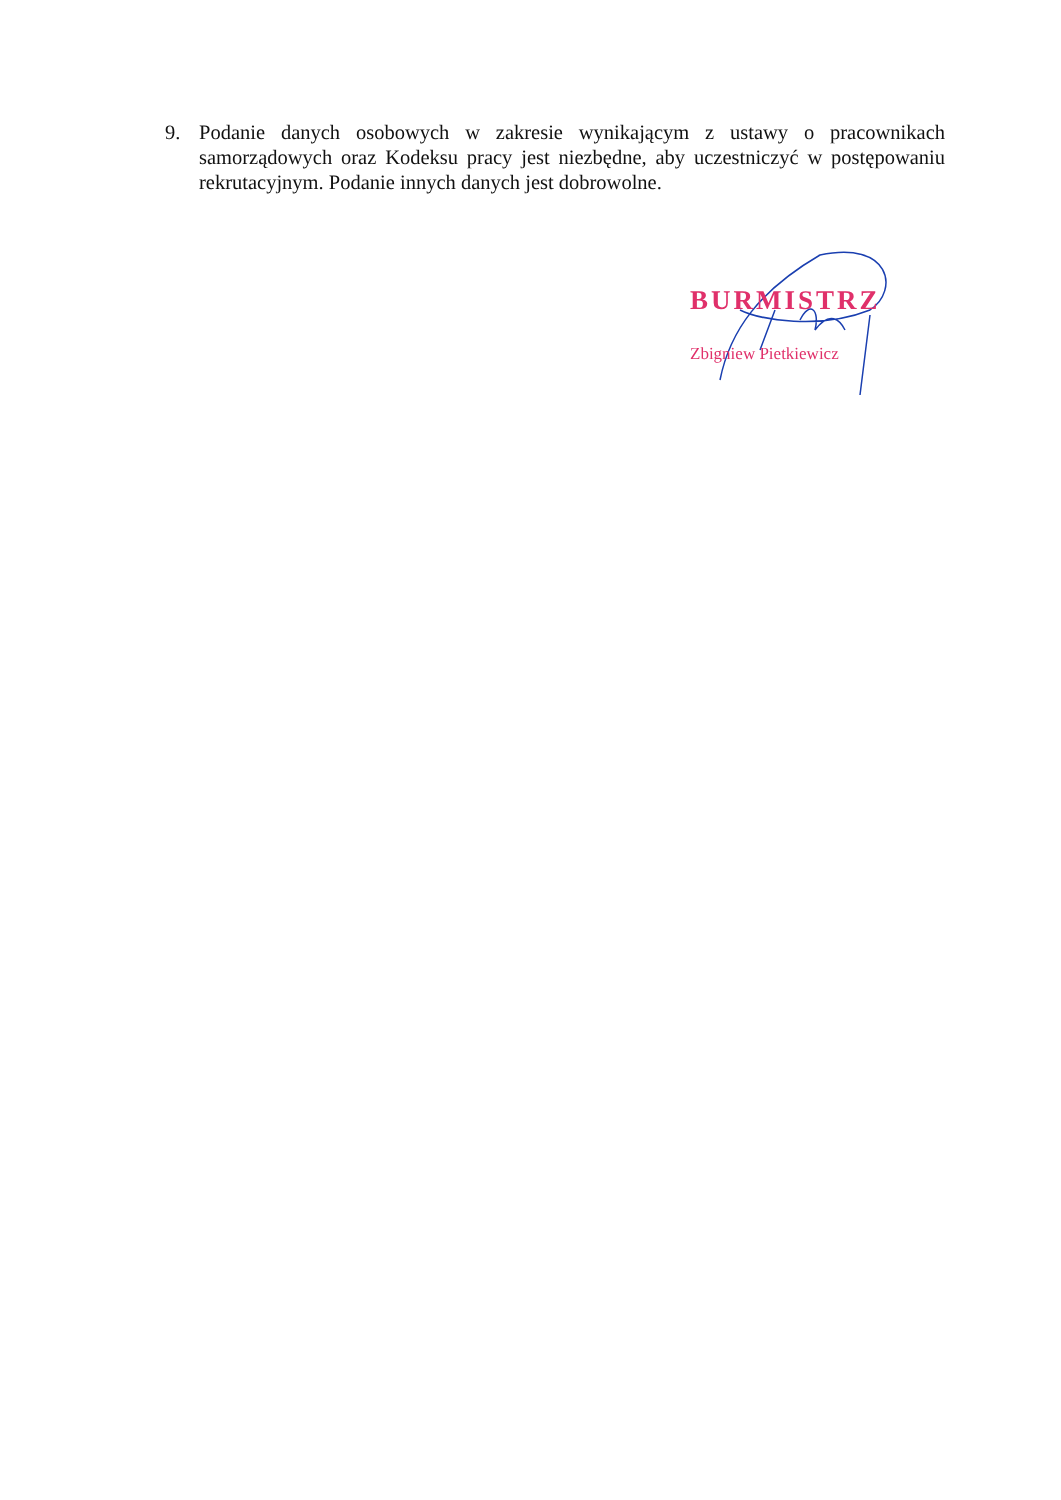9. Podanie danych osobowych w zakresie wynikającym z ustawy o pracownikach samorządowych oraz Kodeksu pracy jest niezbędne, aby uczestniczyć w postępowaniu rekrutacyjnym. Podanie innych danych jest dobrowolne.
BURMISTRZ
Zbigniew Pietkiewicz